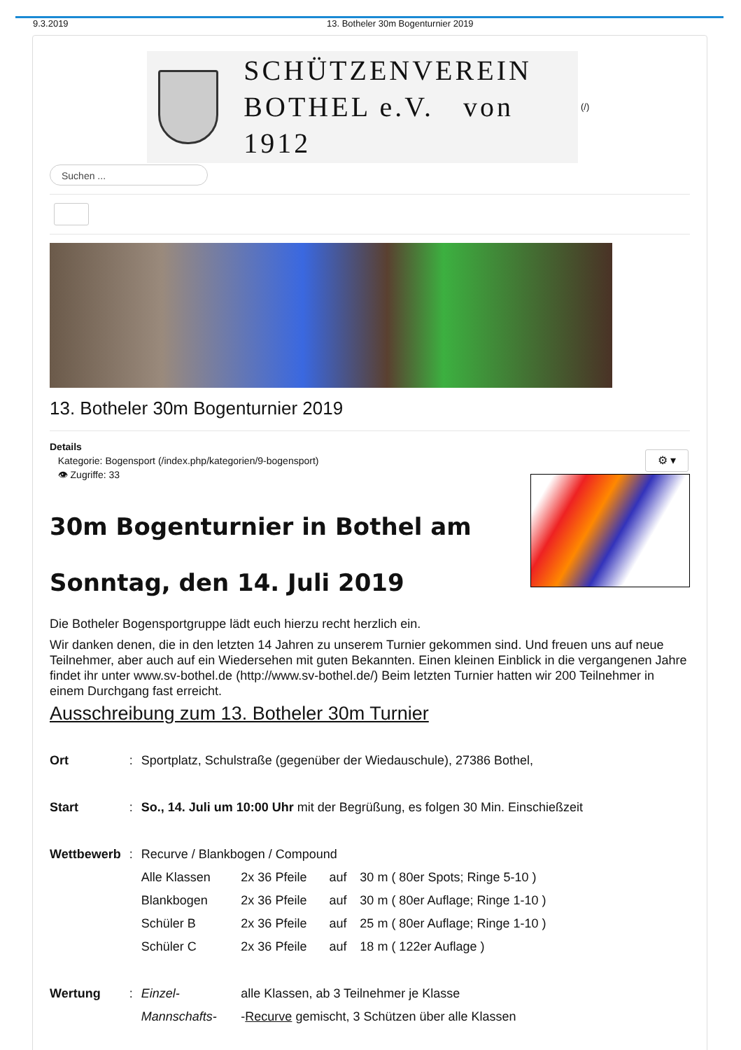9.3.2019 13. Botheler 30m Bogenturnier 2019
SCHÜTZENVEREIN
BOTHEL e.V. von 1912
(/)
Suchen ...
13. Botheler 30m Bogenturnier 2019
Details
Kategorie: Bogensport (/index.php/kategorien/9-bogensport)
👁 Zugriffe: 33
30m Bogenturnier in Bothel am
Sonntag, den 14. Juli 2019
Die Botheler Bogensportgruppe lädt euch hierzu recht herzlich ein.
Wir danken denen, die in den letzten 14 Jahren zu unserem Turnier gekommen sind. Und freuen uns auf neue Teilnehmer, aber auch auf ein Wiedersehen mit guten Bekannten. Einen kleinen Einblick in die vergangenen Jahre findet ihr unter www.sv-bothel.de (http://www.sv-bothel.de/) Beim letzten Turnier hatten wir 200 Teilnehmer in einem Durchgang fast erreicht.
Ausschreibung zum 13. Botheler 30m Turnier
| Ort | : | Sportplatz, Schulstraße (gegenüber der Wiedauschule), 27386 Bothel, | | | |
| Start | : | So., 14. Juli um 10:00 Uhr mit der Begrüßung, es folgen 30 Min. Einschießzeit | | | |
| Wettbewerb | : | Recurve / Blankbogen / Compound | | | |
| | | Alle Klassen | 2x 36 Pfeile | auf | 30 m ( 80er Spots; Ringe 5-10 ) |
| | | Blankbogen | 2x 36 Pfeile | auf | 30 m ( 80er Auflage; Ringe 1-10 ) |
| | | Schüler B | 2x 36 Pfeile | auf | 25 m ( 80er Auflage; Ringe 1-10 ) |
| | | Schüler C | 2x 36 Pfeile | auf | 18 m ( 122er Auflage ) |
| Wertung | : | Einzel- | alle Klassen, ab 3 Teilnehmer je Klasse | | |
| | | Mannschafts- | - Recurve gemischt, 3 Schützen über alle Klassen | | |
⚙ ▾